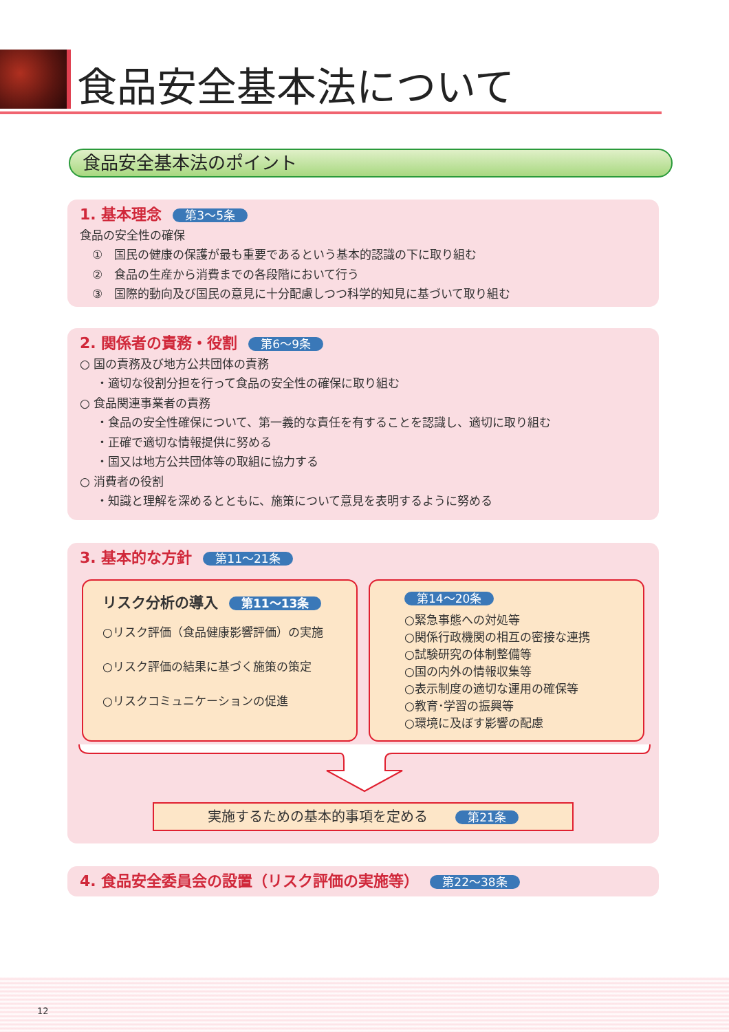食品安全基本法について
食品安全基本法のポイント
1. 基本理念 第3～5条
食品の安全性の確保
①　国民の健康の保護が最も重要であるという基本的認識の下に取り組む
②　食品の生産から消費までの各段階において行う
③　国際的動向及び国民の意見に十分配慮しつつ科学的知見に基づいて取り組む
2. 関係者の責務・役割 第6～9条
○ 国の責務及び地方公共団体の責務
・適切な役割分担を行って食品の安全性の確保に取り組む
○ 食品関連事業者の責務
・食品の安全性確保について、第一義的な責任を有することを認識し、適切に取り組む
・正確で適切な情報提供に努める
・国又は地方公共団体等の取組に協力する
○ 消費者の役割
・知識と理解を深めるとともに、施策について意見を表明するように努める
3. 基本的な方針 第11～21条
リスク分析の導入 第11～13条
○リスク評価（食品健康影響評価）の実施
○リスク評価の結果に基づく施策の策定
○リスクコミュニケーションの促進
第14～20条
○緊急事態への対処等
○関係行政機関の相互の密接な連携
○試験研究の体制整備等
○国の内外の情報収集等
○表示制度の適切な運用の確保等
○教育･学習の振興等
○環境に及ぼす影響の配慮
実施するための基本的事項を定める 第21条
4. 食品安全委員会の設置（リスク評価の実施等） 第22～38条
12